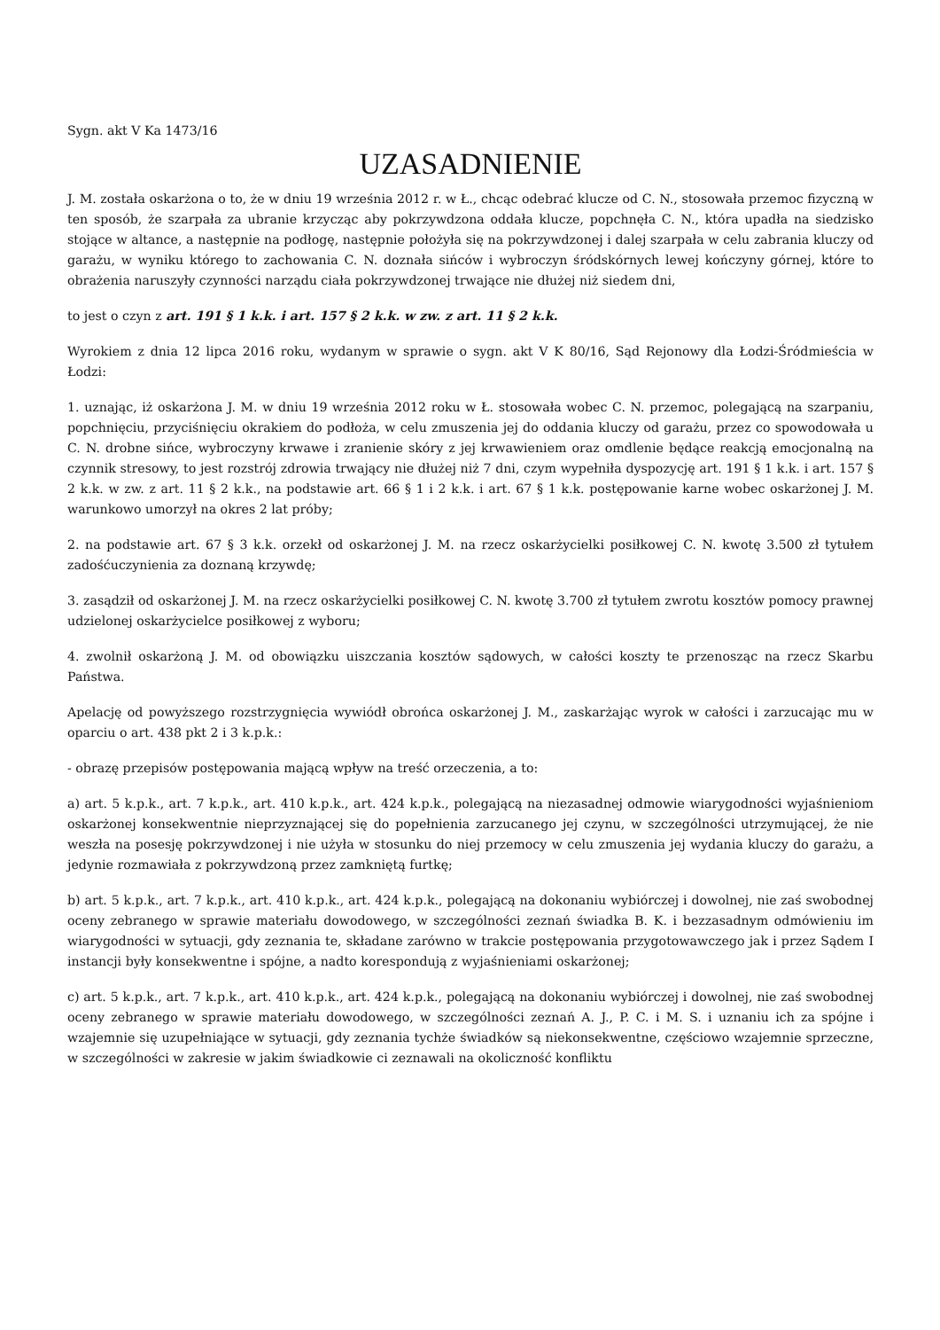Sygn. akt V Ka 1473/16
UZASADNIENIE
J. M. została oskarżona o to, że w dniu 19 września 2012 r. w Ł., chcąc odebrać klucze od C. N., stosowała przemoc fizyczną w ten sposób, że szarpała za ubranie krzycząc aby pokrzywdzona oddała klucze, popchnęła C. N., która upadła na siedzisko stojące w altance, a następnie na podłogę, następnie położyła się na pokrzywdzonej i dalej szarpała w celu zabrania kluczy od garażu, w wyniku którego to zachowania C. N. doznała sińców i wybroczyn śródskórnych lewej kończyny górnej, które to obrażenia naruszyły czynności narządu ciała pokrzywdzonej trwające nie dłużej niż siedem dni,
to jest o czyn z art. 191 § 1 k.k. i art. 157 § 2 k.k. w zw. z art. 11 § 2 k.k.
Wyrokiem z dnia 12 lipca 2016 roku, wydanym w sprawie o sygn. akt V K 80/16, Sąd Rejonowy dla Łodzi-Śródmieścia w Łodzi:
1. uznając, iż oskarżona J. M. w dniu 19 września 2012 roku w Ł. stosowała wobec C. N. przemoc, polegającą na szarpaniu, popchnięciu, przyciśnięciu okrakiem do podłoża, w celu zmuszenia jej do oddania kluczy od garażu, przez co spowodowała u C. N. drobne sińce, wybroczyny krwawe i zranienie skóry z jej krwawieniem oraz omdlenie będące reakcją emocjonalną na czynnik stresowy, to jest rozstrój zdrowia trwający nie dłużej niż 7 dni, czym wypełniła dyspozycję art. 191 § 1 k.k. i art. 157 § 2 k.k. w zw. z art. 11 § 2 k.k., na podstawie art. 66 § 1 i 2 k.k. i art. 67 § 1 k.k. postępowanie karne wobec oskarżonej J. M. warunkowo umorzył na okres 2 lat próby;
2. na podstawie art. 67 § 3 k.k. orzekł od oskarżonej J. M. na rzecz oskarżycielki posiłkowej C. N. kwotę 3.500 zł tytułem zadośćuczynienia za doznaną krzywdę;
3. zasądził od oskarżonej J. M. na rzecz oskarżycielki posiłkowej C. N. kwotę 3.700 zł tytułem zwrotu kosztów pomocy prawnej udzielonej oskarżycielce posiłkowej z wyboru;
4. zwolnił oskarżoną J. M. od obowiązku uiszczania kosztów sądowych, w całości koszty te przenosząc na rzecz Skarbu Państwa.
Apelację od powyższego rozstrzygnięcia wywiódł obrońca oskarżonej J. M., zaskarżając wyrok w całości i zarzucając mu w oparciu o art. 438 pkt 2 i 3 k.p.k.:
- obrazę przepisów postępowania mającą wpływ na treść orzeczenia, a to:
a) art. 5 k.p.k., art. 7 k.p.k., art. 410 k.p.k., art. 424 k.p.k., polegającą na niezasadnej odmowie wiarygodności wyjaśnieniom oskarżonej konsekwentnie nieprzyznającej się do popełnienia zarzucanego jej czynu, w szczególności utrzymującej, że nie weszła na posesję pokrzywdzonej i nie użyła w stosunku do niej przemocy w celu zmuszenia jej wydania kluczy do garażu, a jedynie rozmawiała z pokrzywdzoną przez zamkniętą furtkę;
b) art. 5 k.p.k., art. 7 k.p.k., art. 410 k.p.k., art. 424 k.p.k., polegającą na dokonaniu wybiórczej i dowolnej, nie zaś swobodnej oceny zebranego w sprawie materiału dowodowego, w szczególności zeznań świadka B. K. i bezzasadnym odmówieniu im wiarygodności w sytuacji, gdy zeznania te, składane zarówno w trakcie postępowania przygotowawczego jak i przez Sądem I instancji były konsekwentne i spójne, a nadto korespondują z wyjaśnieniami oskarżonej;
c) art. 5 k.p.k., art. 7 k.p.k., art. 410 k.p.k., art. 424 k.p.k., polegającą na dokonaniu wybiórczej i dowolnej, nie zaś swobodnej oceny zebranego w sprawie materiału dowodowego, w szczególności zeznań A. J., P. C. i M. S. i uznaniu ich za spójne i wzajemnie się uzupełniające w sytuacji, gdy zeznania tychże świadków są niekonsekwentne, częściowo wzajemnie sprzeczne, w szczególności w zakresie w jakim świadkowie ci zeznawali na okoliczność konfliktu